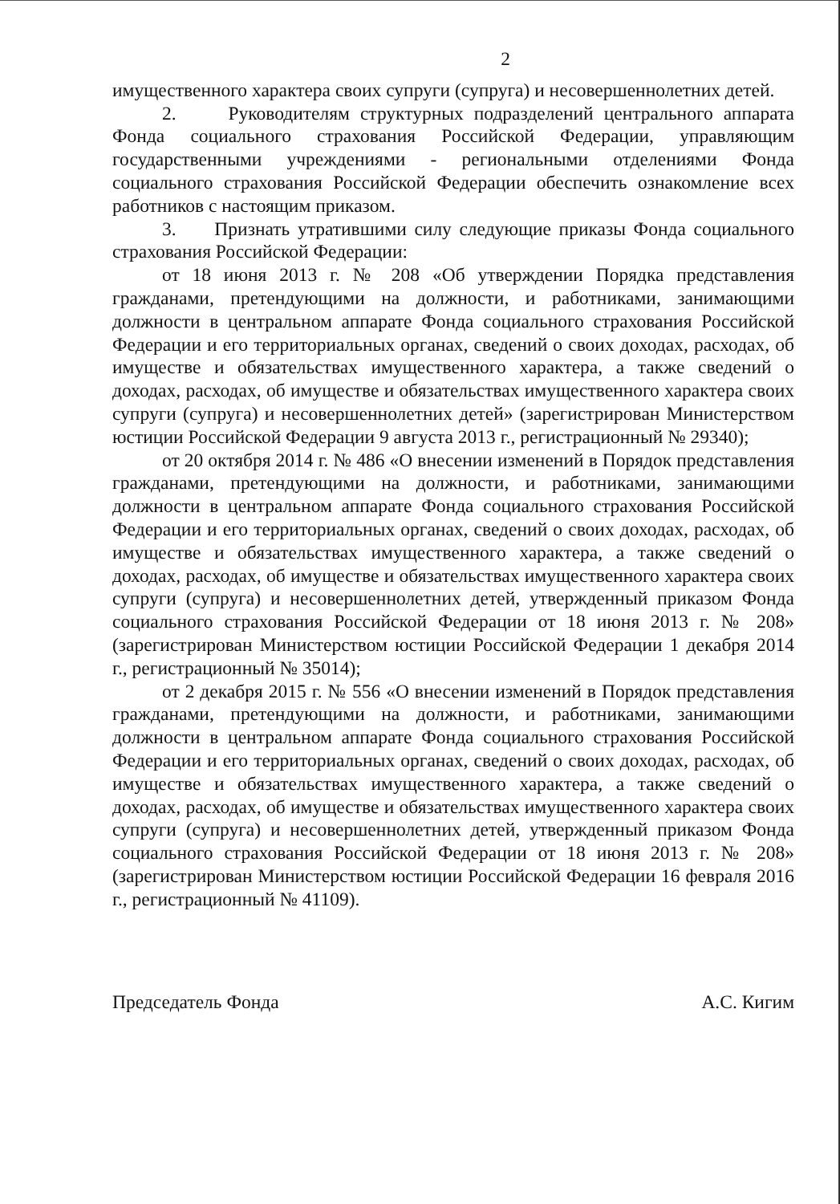2
имущественного характера своих супруги (супруга) и несовершеннолетних детей.
2. Руководителям структурных подразделений центрального аппарата Фонда социального страхования Российской Федерации, управляющим государственными учреждениями - региональными отделениями Фонда социального страхования Российской Федерации обеспечить ознакомление всех работников с настоящим приказом.
3. Признать утратившими силу следующие приказы Фонда социального страхования Российской Федерации:
от 18 июня 2013 г. № 208 «Об утверждении Порядка представления гражданами, претендующими на должности, и работниками, занимающими должности в центральном аппарате Фонда социального страхования Российской Федерации и его территориальных органах, сведений о своих доходах, расходах, об имуществе и обязательствах имущественного характера, а также сведений о доходах, расходах, об имуществе и обязательствах имущественного характера своих супруги (супруга) и несовершеннолетних детей» (зарегистрирован Министерством юстиции Российской Федерации 9 августа 2013 г., регистрационный № 29340);
от 20 октября 2014 г. № 486 «О внесении изменений в Порядок представления гражданами, претендующими на должности, и работниками, занимающими должности в центральном аппарате Фонда социального страхования Российской Федерации и его территориальных органах, сведений о своих доходах, расходах, об имуществе и обязательствах имущественного характера, а также сведений о доходах, расходах, об имуществе и обязательствах имущественного характера своих супруги (супруга) и несовершеннолетних детей, утвержденный приказом Фонда социального страхования Российской Федерации от 18 июня 2013 г. № 208» (зарегистрирован Министерством юстиции Российской Федерации 1 декабря 2014 г., регистрационный № 35014);
от 2 декабря 2015 г. № 556 «О внесении изменений в Порядок представления гражданами, претендующими на должности, и работниками, занимающими должности в центральном аппарате Фонда социального страхования Российской Федерации и его территориальных органах, сведений о своих доходах, расходах, об имуществе и обязательствах имущественного характера, а также сведений о доходах, расходах, об имуществе и обязательствах имущественного характера своих супруги (супруга) и несовершеннолетних детей, утвержденный приказом Фонда социального страхования Российской Федерации от 18 июня 2013 г. № 208» (зарегистрирован Министерством юстиции Российской Федерации 16 февраля 2016 г., регистрационный № 41109).
Председатель Фонда А.С. Кигим